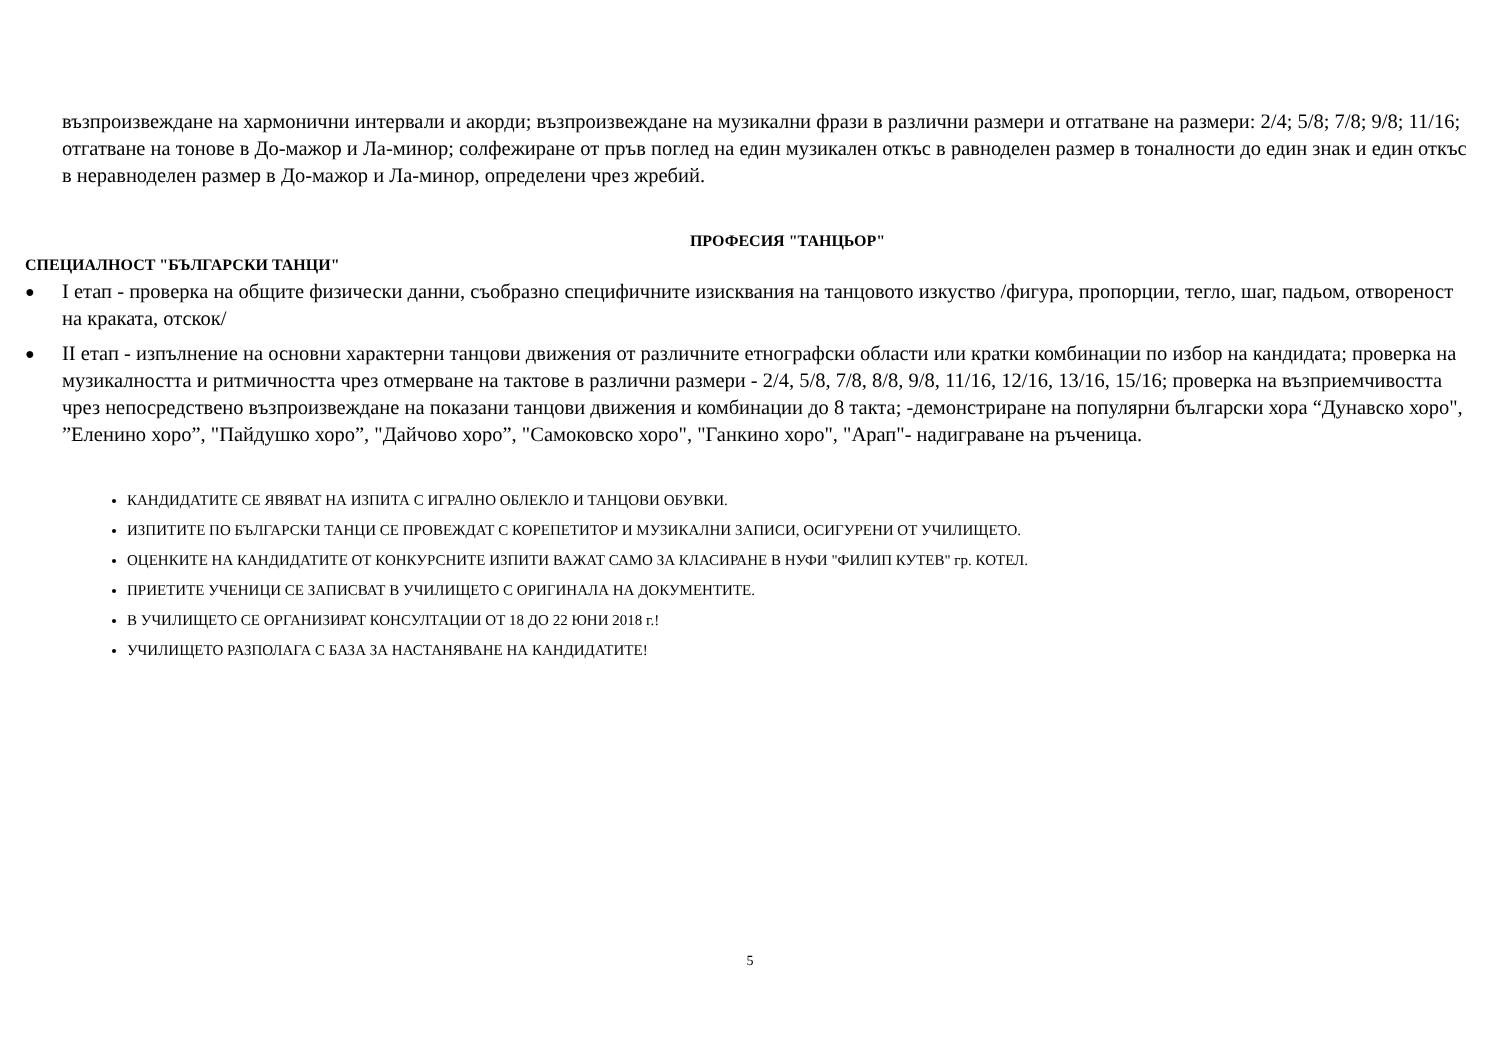възпроизвеждане на хармонични интервали и акорди; възпроизвеждане на музикални фрази в различни размери и отгатване на размери: 2/4; 5/8; 7/8; 9/8; 11/16; отгатване на тонове в До-мажор и Ла-минор; солфежиране от пръв поглед на един музикален откъс в равноделен размер в тоналности до един знак и един откъс в неравноделен размер в До-мажор и Ла-минор, определени чрез жребий.
ПРОФЕСИЯ "ТАНЦЬОР"
СПЕЦИАЛНОСТ "БЪЛГАРСКИ ТАНЦИ"
● I етап - проверка на общите физически данни, съобразно специфичните изисквания на танцовото изкуство /фигура, пропорции, тегло, шаг, падьом, отвореност на краката, отскок/
● II етап - изпълнение на основни характерни танцови движения от различните етнографски области или кратки комбинации по избор на кандидата; проверка на музикалността и ритмичността чрез отмерване на тактове в различни размери - 2/4, 5/8, 7/8, 8/8, 9/8, 11/16, 12/16, 13/16, 15/16; проверка на възприемчивостта чрез непосредствено възпроизвеждане на показани танцови движения и комбинации до 8 такта; -демонстриране на популярни български хора “Дунавско хоро", ”Еленино хоро”, "Пайдушко хоро”, "Дайчово хоро”, "Самоковско хоро", "Ганкино хоро", "Арап"- надиграване на ръченица.
КАНДИДАТИТЕ СЕ ЯВЯВАТ НА ИЗПИТА С ИГРАЛНО ОБЛЕКЛО И ТАНЦОВИ ОБУВКИ.
ИЗПИТИТЕ ПО БЪЛГАРСКИ ТАНЦИ СЕ ПРОВЕЖДАТ С КОРЕПЕТИТОР И МУЗИКАЛНИ ЗАПИСИ, ОСИГУРЕНИ ОТ УЧИЛИЩЕТО.
ОЦЕНКИТЕ НА КАНДИДАТИТЕ ОТ КОНКУРСНИТЕ ИЗПИТИ ВАЖАТ САМО ЗА КЛАСИРАНЕ В НУФИ "ФИЛИП КУТЕВ" гр. КОТЕЛ.
ПРИЕТИТЕ УЧЕНИЦИ СЕ ЗАПИСВАТ В УЧИЛИЩЕТО С ОРИГИНАЛА НА ДОКУМЕНТИТЕ.
В УЧИЛИЩЕТО СЕ ОРГАНИЗИРАТ КОНСУЛТАЦИИ ОТ 18 ДО 22 ЮНИ 2018 г.!
УЧИЛИЩЕТО РАЗПОЛАГА С БАЗА ЗА НАСТАНЯВАНЕ НА КАНДИДАТИТЕ!
5